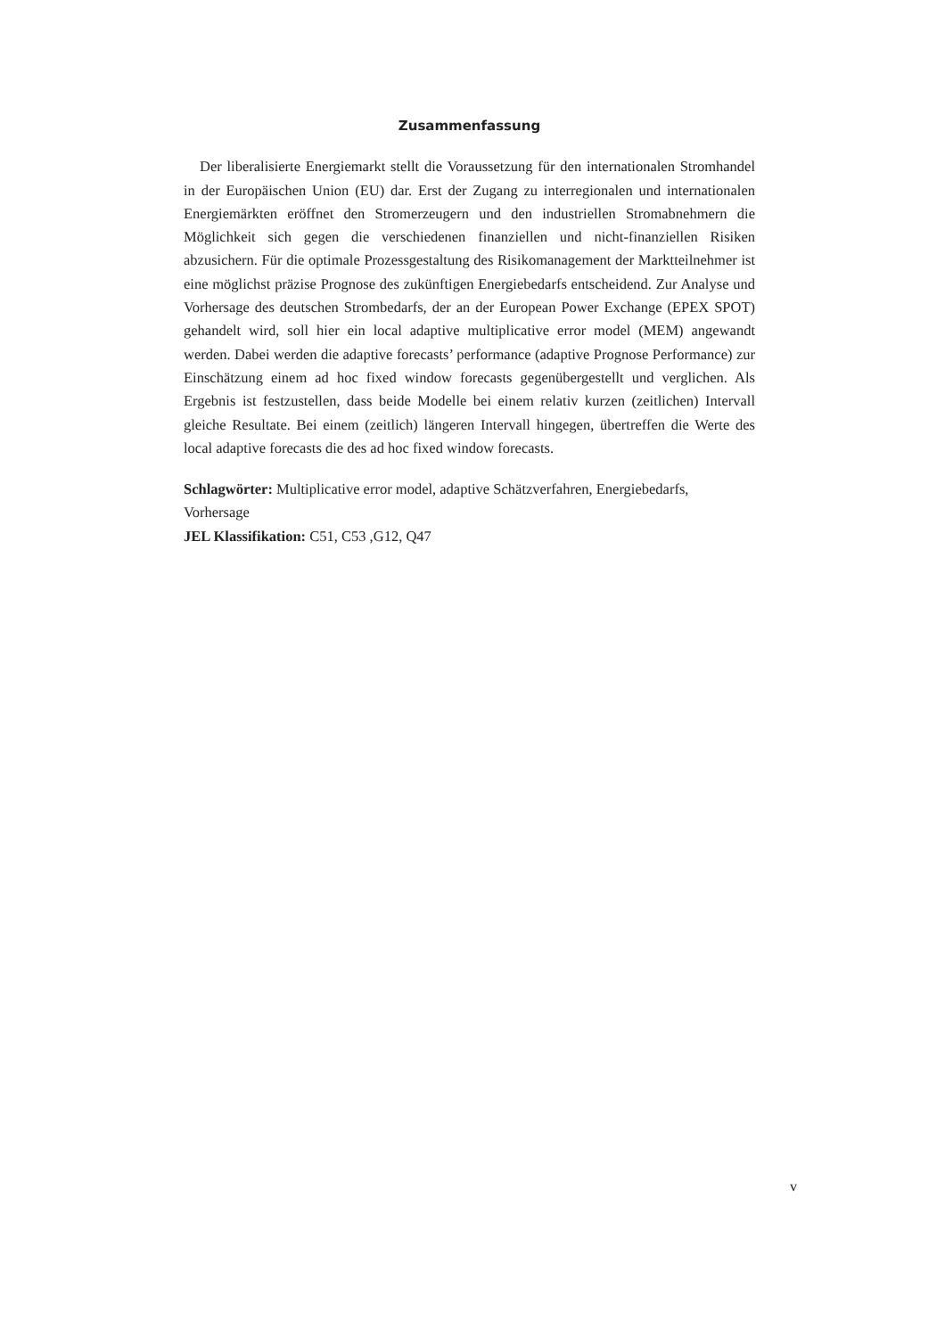Zusammenfassung
Der liberalisierte Energiemarkt stellt die Voraussetzung für den internationalen Stromhandel in der Europäischen Union (EU) dar. Erst der Zugang zu interregionalen und internationalen Energiemärkten eröffnet den Stromerzeugern und den industriellen Stromabnehmern die Möglichkeit sich gegen die verschiedenen finanziellen und nicht-finanziellen Risiken abzusichern. Für die optimale Prozessgestaltung des Risikomanagement der Marktteilnehmer ist eine möglichst präzise Prognose des zukünftigen Energiebedarfs entscheidend. Zur Analyse und Vorhersage des deutschen Strombedarfs, der an der European Power Exchange (EPEX SPOT) gehandelt wird, soll hier ein local adaptive multiplicative error model (MEM) angewandt werden. Dabei werden die adaptive forecasts’ performance (adaptive Prognose Performance) zur Einschätzung einem ad hoc fixed window forecasts gegenübergestellt und verglichen. Als Ergebnis ist festzustellen, dass beide Modelle bei einem relativ kurzen (zeitlichen) Intervall gleiche Resultate. Bei einem (zeitlich) längeren Intervall hingegen, übertreffen die Werte des local adaptive forecasts die des ad hoc fixed window forecasts.
Schlagwörter: Multiplicative error model, adaptive Schätzverfahren, Energiebedarfs, Vorhersage
JEL Klassifikation: C51, C53 ,G12, Q47
v